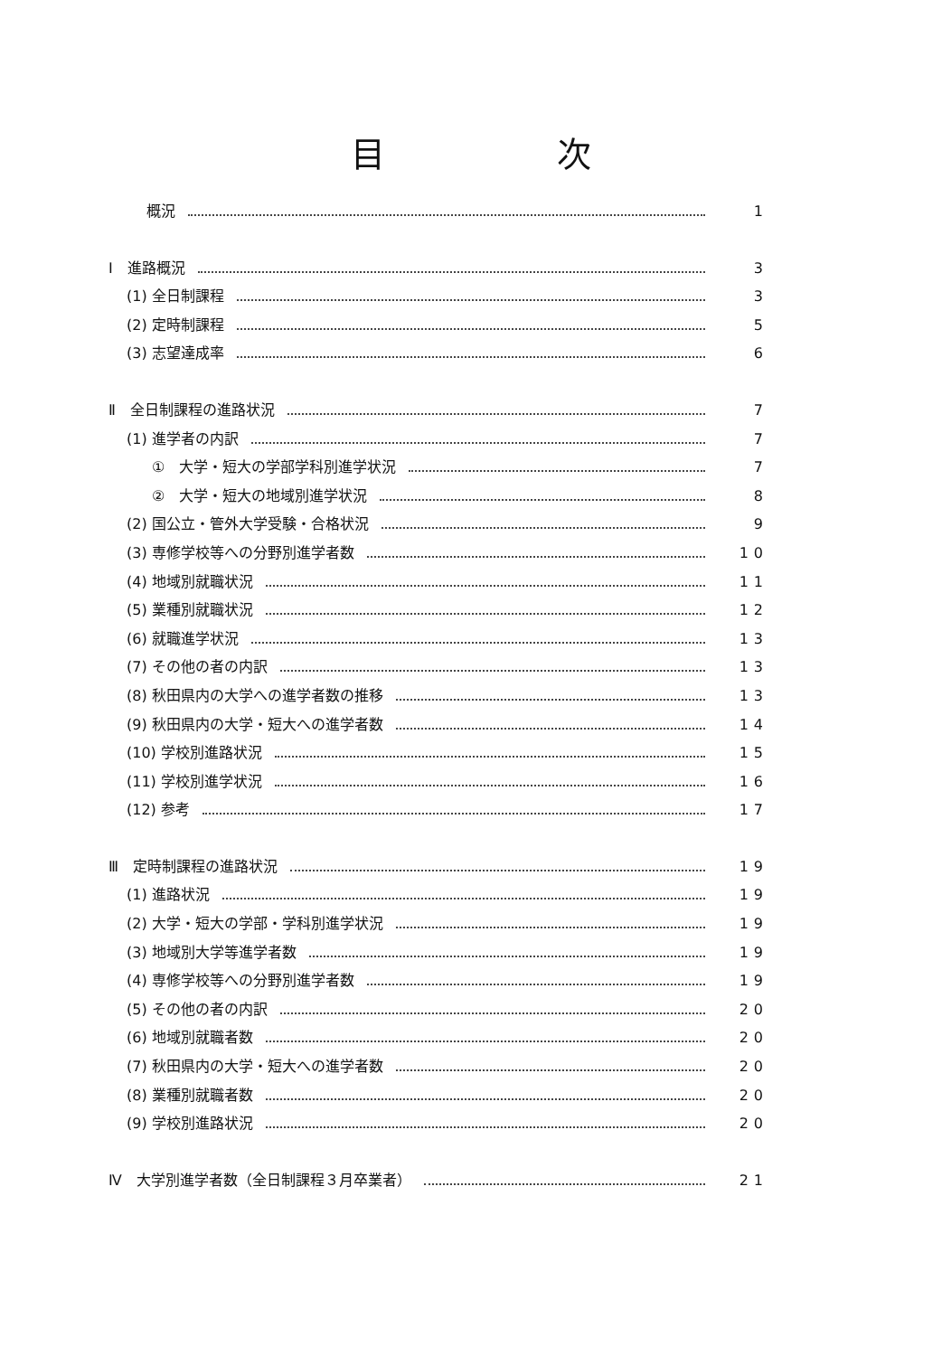目次
概況 1
Ⅰ　進路概況 3
(1) 全日制課程 3
(2) 定時制課程 5
(3) 志望達成率 6
Ⅱ　全日制課程の進路状況 7
(1) 進学者の内訳 7
①　大学・短大の学部学科別進学状況 7
②　大学・短大の地域別進学状況 8
(2) 国公立・管外大学受験・合格状況 9
(3) 専修学校等への分野別進学者数 10
(4) 地域別就職状況 11
(5) 業種別就職状況 12
(6) 就職進学状況 13
(7) その他の者の内訳 13
(8) 秋田県内の大学への進学者数の推移 13
(9) 秋田県内の大学・短大への進学者数 14
(10) 学校別進路状況 15
(11) 学校別進学状況 16
(12) 参考 17
Ⅲ　定時制課程の進路状況 19
(1) 進路状況 19
(2) 大学・短大の学部・学科別進学状況 19
(3) 地域別大学等進学者数 19
(4) 専修学校等への分野別進学者数 19
(5) その他の者の内訳 20
(6) 地域別就職者数 20
(7) 秋田県内の大学・短大への進学者数 20
(8) 業種別就職者数 20
(9) 学校別進路状況 20
Ⅳ　大学別進学者数（全日制課程３月卒業者） 21